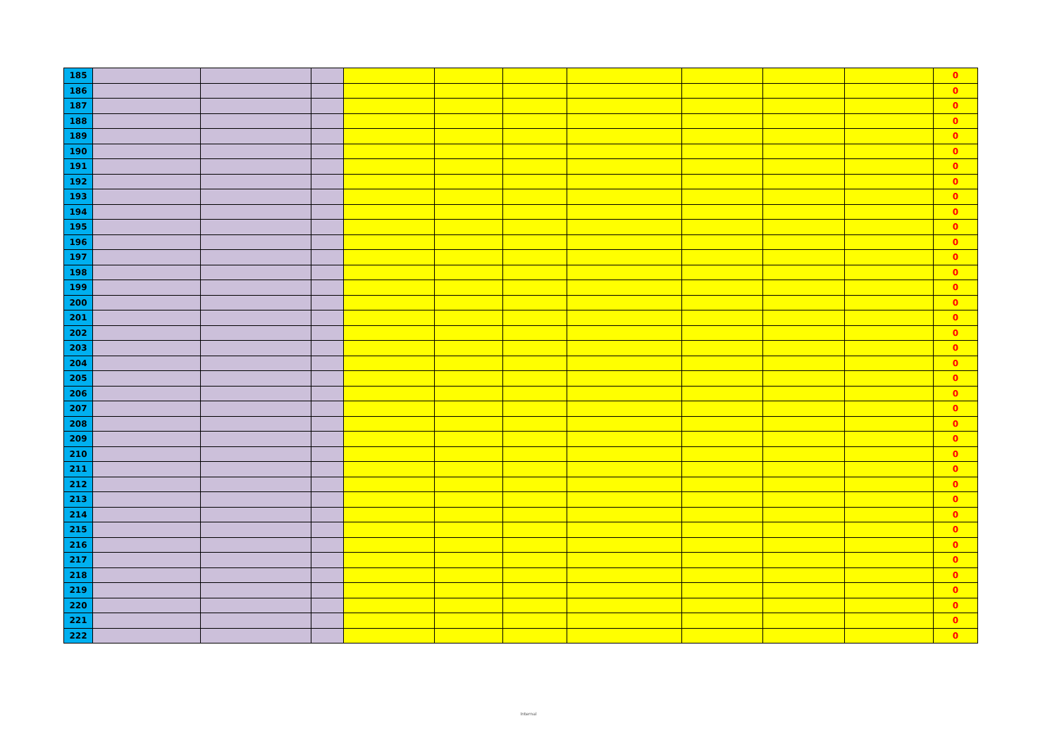| 185 | | | | | | | | | | | 0 |
| 186 | | | | | | | | | | | 0 |
| 187 | | | | | | | | | | | 0 |
| 188 | | | | | | | | | | | 0 |
| 189 | | | | | | | | | | | 0 |
| 190 | | | | | | | | | | | 0 |
| 191 | | | | | | | | | | | 0 |
| 192 | | | | | | | | | | | 0 |
| 193 | | | | | | | | | | | 0 |
| 194 | | | | | | | | | | | 0 |
| 195 | | | | | | | | | | | 0 |
| 196 | | | | | | | | | | | 0 |
| 197 | | | | | | | | | | | 0 |
| 198 | | | | | | | | | | | 0 |
| 199 | | | | | | | | | | | 0 |
| 200 | | | | | | | | | | | 0 |
| 201 | | | | | | | | | | | 0 |
| 202 | | | | | | | | | | | 0 |
| 203 | | | | | | | | | | | 0 |
| 204 | | | | | | | | | | | 0 |
| 205 | | | | | | | | | | | 0 |
| 206 | | | | | | | | | | | 0 |
| 207 | | | | | | | | | | | 0 |
| 208 | | | | | | | | | | | 0 |
| 209 | | | | | | | | | | | 0 |
| 210 | | | | | | | | | | | 0 |
| 211 | | | | | | | | | | | 0 |
| 212 | | | | | | | | | | | 0 |
| 213 | | | | | | | | | | | 0 |
| 214 | | | | | | | | | | | 0 |
| 215 | | | | | | | | | | | 0 |
| 216 | | | | | | | | | | | 0 |
| 217 | | | | | | | | | | | 0 |
| 218 | | | | | | | | | | | 0 |
| 219 | | | | | | | | | | | 0 |
| 220 | | | | | | | | | | | 0 |
| 221 | | | | | | | | | | | 0 |
| 222 | | | | | | | | | | | 0 |
Internal